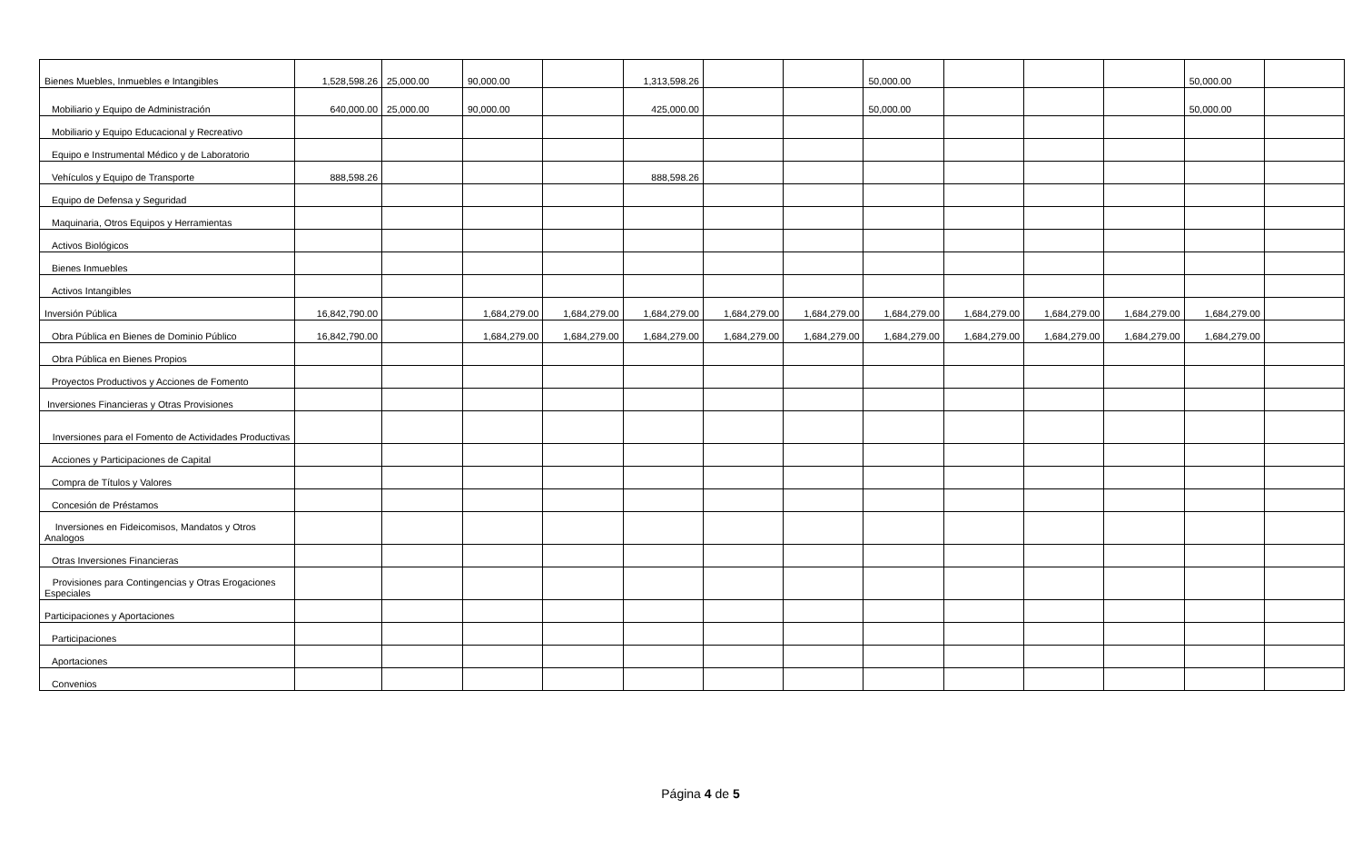| Bienes Muebles, Inmuebles e Intangibles | 1,528,598.26 | 25,000.00 | 90,000.00 | | 1,313,598.26 | | | 50,000.00 | | | | 50,000.00 | |
| Mobiliario y Equipo de Administración | 640,000.00 | 25,000.00 | 90,000.00 | | 425,000.00 | | | 50,000.00 | | | | 50,000.00 | |
| Mobiliario y Equipo Educacional y Recreativo | | | | | | | | | | | | | |
| Equipo e Instrumental Médico y de Laboratorio | | | | | | | | | | | | | |
| Vehículos y Equipo de Transporte | 888,598.26 | | | | 888,598.26 | | | | | | | | |
| Equipo de Defensa y Seguridad | | | | | | | | | | | | | |
| Maquinaria, Otros Equipos y Herramientas | | | | | | | | | | | | | |
| Activos Biológicos | | | | | | | | | | | | | |
| Bienes Inmuebles | | | | | | | | | | | | | |
| Activos Intangibles | | | | | | | | | | | | | |
| Inversión Pública | 16,842,790.00 | | 1,684,279.00 | 1,684,279.00 | 1,684,279.00 | 1,684,279.00 | 1,684,279.00 | 1,684,279.00 | 1,684,279.00 | 1,684,279.00 | 1,684,279.00 | 1,684,279.00 | |
| Obra Pública en Bienes de Dominio Público | 16,842,790.00 | | 1,684,279.00 | 1,684,279.00 | 1,684,279.00 | 1,684,279.00 | 1,684,279.00 | 1,684,279.00 | 1,684,279.00 | 1,684,279.00 | 1,684,279.00 | 1,684,279.00 | |
| Obra Pública en Bienes Propios | | | | | | | | | | | | | |
| Proyectos Productivos y Acciones de Fomento | | | | | | | | | | | | | |
| Inversiones Financieras y Otras Provisiones | | | | | | | | | | | | | |
| Inversiones para el Fomento de Actividades Productivas | | | | | | | | | | | | | |
| Acciones y Participaciones de Capital | | | | | | | | | | | | | |
| Compra de Títulos y Valores | | | | | | | | | | | | | |
| Concesión de Préstamos | | | | | | | | | | | | | |
| Inversiones en Fideicomisos, Mandatos y Otros Analogos | | | | | | | | | | | | | |
| Otras Inversiones Financieras | | | | | | | | | | | | | |
| Provisiones para Contingencias y Otras Erogaciones Especiales | | | | | | | | | | | | | |
| Participaciones y Aportaciones | | | | | | | | | | | | | |
| Participaciones | | | | | | | | | | | | | |
| Aportaciones | | | | | | | | | | | | | |
| Convenios | | | | | | | | | | | | | |
Página 4 de 5